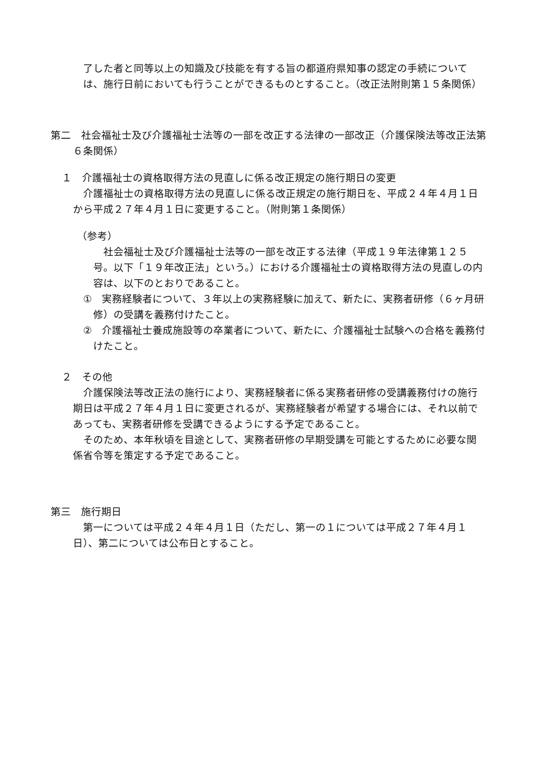了した者と同等以上の知識及び技能を有する旨の都道府県知事の認定の手続については、施行日前においても行うことができるものとすること。（改正法附則第１５条関係）
第二　社会福祉士及び介護福祉士法等の一部を改正する法律の一部改正（介護保険法等改正法第６条関係）
１　介護福祉士の資格取得方法の見直しに係る改正規定の施行期日の変更
　介護福祉士の資格取得方法の見直しに係る改正規定の施行期日を、平成２４年４月１日から平成２７年４月１日に変更すること。（附則第１条関係）
（参考）
　社会福祉士及び介護福祉士法等の一部を改正する法律（平成１９年法律第１２５号。以下「１９年改正法」という。）における介護福祉士の資格取得方法の見直しの内容は、以下のとおりであること。
①　実務経験者について、３年以上の実務経験に加えて、新たに、実務者研修（６ヶ月研修）の受講を義務付けたこと。
②　介護福祉士養成施設等の卒業者について、新たに、介護福祉士試験への合格を義務付けたこと。
２　その他
　介護保険法等改正法の施行により、実務経験者に係る実務者研修の受講義務付けの施行期日は平成２７年４月１日に変更されるが、実務経験者が希望する場合には、それ以前であっても、実務者研修を受講できるようにする予定であること。
　そのため、本年秋頃を目途として、実務者研修の早期受講を可能とするために必要な関係省令等を策定する予定であること。
第三　施行期日
　第一については平成２４年４月１日（ただし、第一の１については平成２７年４月１日）、第二については公布日とすること。